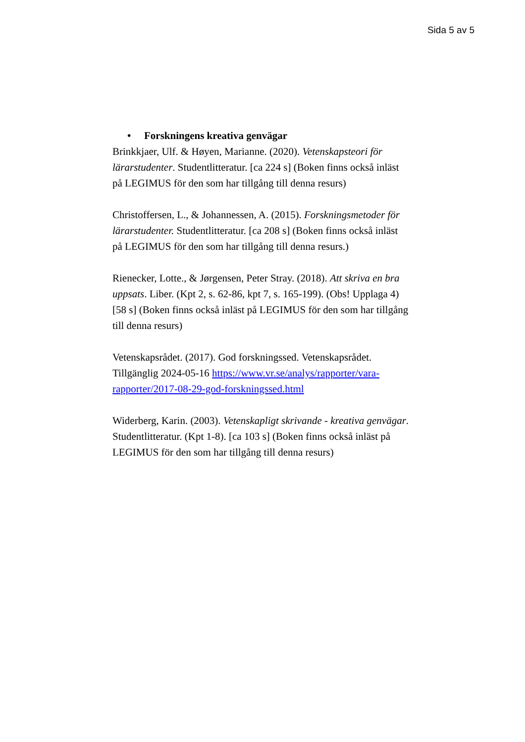Sida 5 av 5
• Forskningens kreativa genvägar
Brinkkjaer, Ulf. & Høyen, Marianne. (2020). Vetenskapsteori för lärarstudenter. Studentlitteratur. [ca 224 s] (Boken finns också inläst på LEGIMUS för den som har tillgång till denna resurs)
Christoffersen, L., & Johannessen, A. (2015). Forskningsmetoder för lärarstudenter. Studentlitteratur. [ca 208 s] (Boken finns också inläst på LEGIMUS för den som har tillgång till denna resurs.)
Rienecker, Lotte., & Jørgensen, Peter Stray. (2018). Att skriva en bra uppsats. Liber. (Kpt 2, s. 62-86, kpt 7, s. 165-199). (Obs! Upplaga 4) [58 s] (Boken finns också inläst på LEGIMUS för den som har tillgång till denna resurs)
Vetenskapsrådet. (2017). God forskningssed. Vetenskapsrådet. Tillgänglig 2024-05-16 https://www.vr.se/analys/rapporter/vara-rapporter/2017-08-29-god-forskningssed.html
Widerberg, Karin. (2003). Vetenskapligt skrivande - kreativa genvägar. Studentlitteratur. (Kpt 1-8). [ca 103 s] (Boken finns också inläst på LEGIMUS för den som har tillgång till denna resurs)